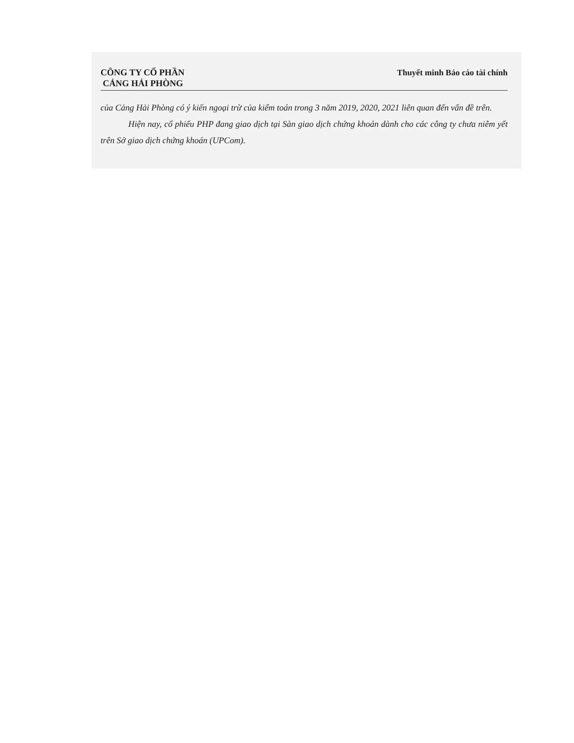CÔNG TY CỔ PHẦN
CẢNG HẢI PHÒNG
Thuyết minh Báo cáo tài chính
của Cảng Hải Phòng có ý kiến ngoại trừ của kiểm toán trong 3 năm 2019, 2020, 2021 liên quan đến vấn đề trên.
Hiện nay, cổ phiếu PHP đang giao dịch tại Sàn giao dịch chứng khoán dành cho các công ty chưa niêm yết trên Sở giao dịch chứng khoán (UPCom).